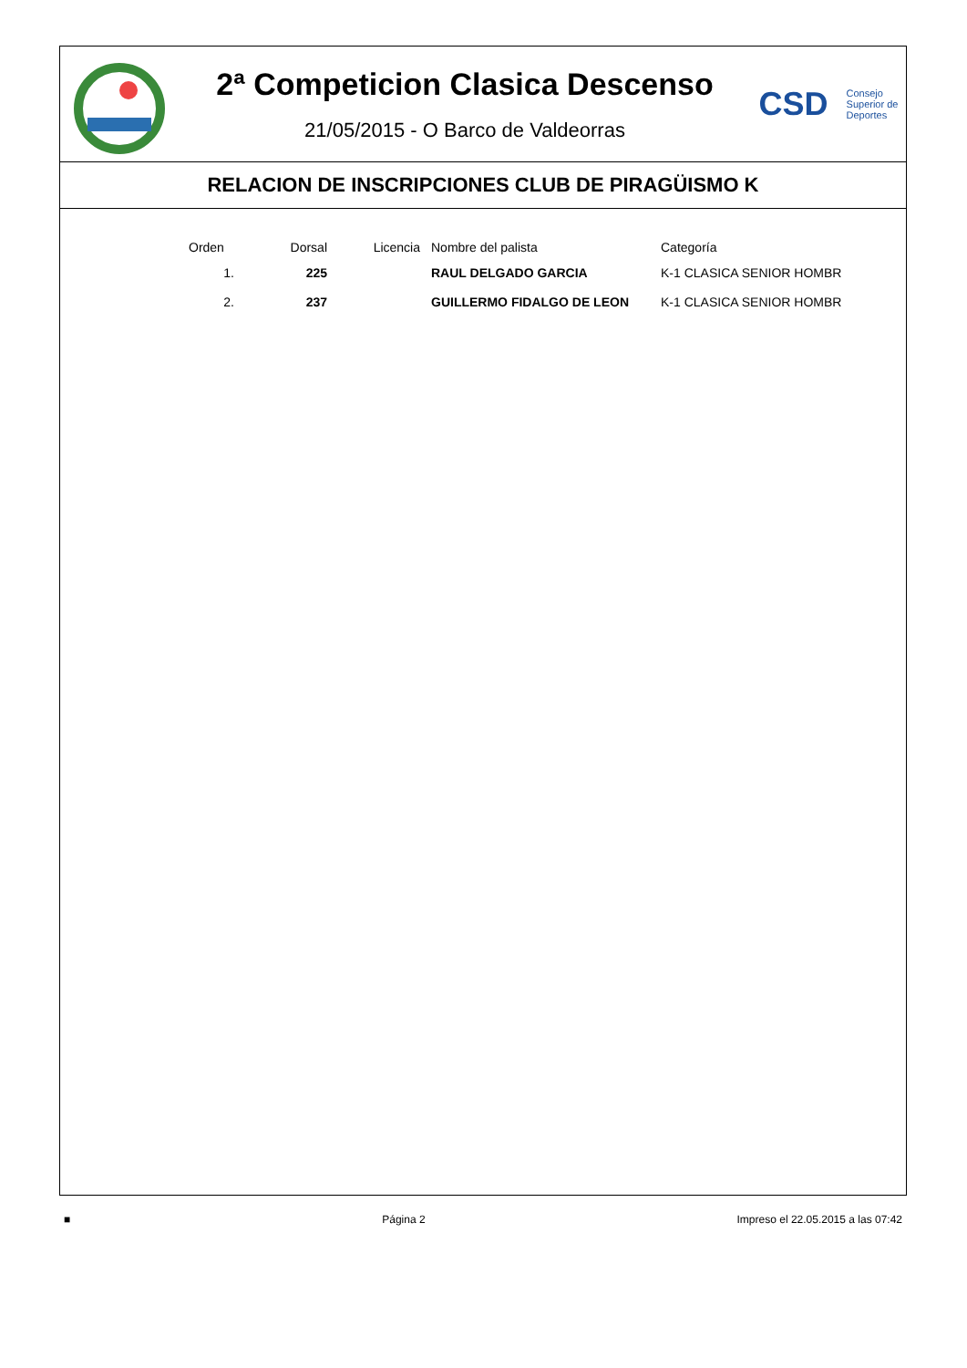2ª Competicion Clasica Descenso
21/05/2015 - O Barco de Valdeorras
CSD Consejo
Superior de
Deportes
RELACION DE INSCRIPCIONES CLUB DE PIRAGÜISMO K
| Orden | Dorsal | Licencia | Nombre del palista | Categoría |
| --- | --- | --- | --- | --- |
| 1. | 225 | | RAUL DELGADO GARCIA | K-1 CLASICA SENIOR HOMBR |
| 2. | 237 | | GUILLERMO FIDALGO DE LEON | K-1 CLASICA SENIOR HOMBR |
■ Página 2 Impreso el 22.05.2015 a las 07:42